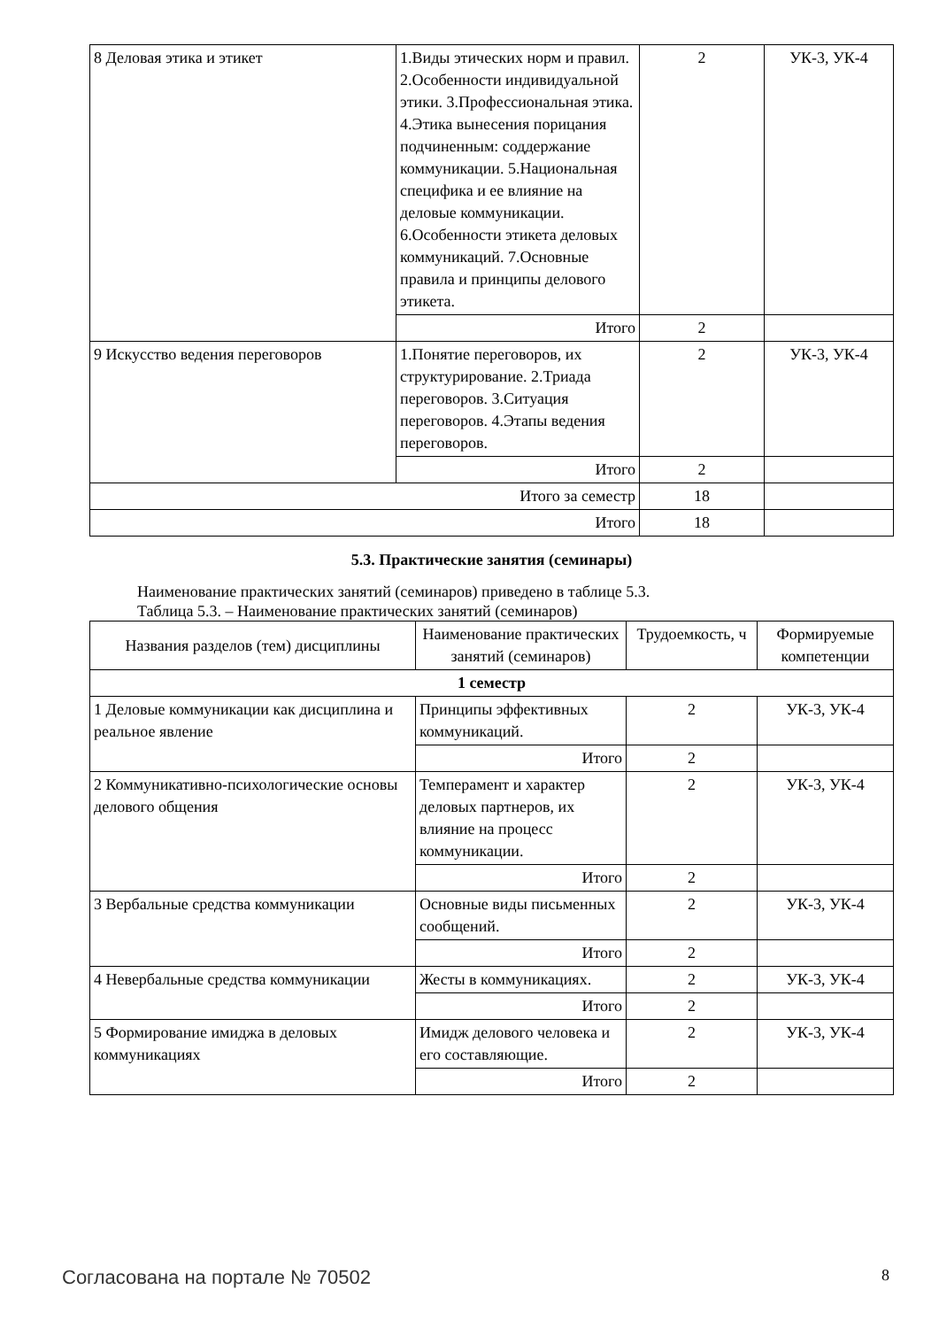| 8 Деловая этика и этикет | 1.Виды этических норм и правил. 2.Особенности индивидуальной этики. 3.Профессиональная этика. 4.Этика вынесения порицания подчиненным: соддержание коммуникации. 5.Национальная специфика и ее влияние на деловые коммуникации. 6.Особенности этикета деловых коммуникаций. 7.Основные правила и принципы делового этикета. | 2 | УК-3, УК-4 |
| | Итого | 2 | |
| 9 Искусство ведения переговоров | 1.Понятие переговоров, их структурирование. 2.Триада переговоров. 3.Ситуация переговоров. 4.Этапы ведения переговоров. | 2 | УК-3, УК-4 |
| | Итого | 2 | |
| Итого за семестр | | 18 | |
| Итого | | 18 | |
5.3. Практические занятия (семинары)
Наименование практических занятий (семинаров) приведено в таблице 5.3.
Таблица 5.3. – Наименование практических занятий (семинаров)
| Названия разделов (тем) дисциплины | Наименование практических занятий (семинаров) | Трудоемкость, ч | Формируемые компетенции |
| --- | --- | --- | --- |
| 1 семестр | | | |
| 1 Деловые коммуникации как дисциплина и реальное явление | Принципы эффективных коммуникаций. | 2 | УК-3, УК-4 |
| | Итого | 2 | |
| 2 Коммуникативно-психологические основы делового общения | Темперамент и характер деловых партнеров, их влияние на процесс коммуникации. | 2 | УК-3, УК-4 |
| | Итого | 2 | |
| 3 Вербальные средства коммуникации | Основные виды письменных сообщений. | 2 | УК-3, УК-4 |
| | Итого | 2 | |
| 4 Невербальные средства коммуникации | Жесты в коммуникациях. | 2 | УК-3, УК-4 |
| | Итого | 2 | |
| 5 Формирование имиджа в деловых коммуникациях | Имидж делового человека и его составляющие. | 2 | УК-3, УК-4 |
| | Итого | 2 | |
Согласована на портале № 70502 8